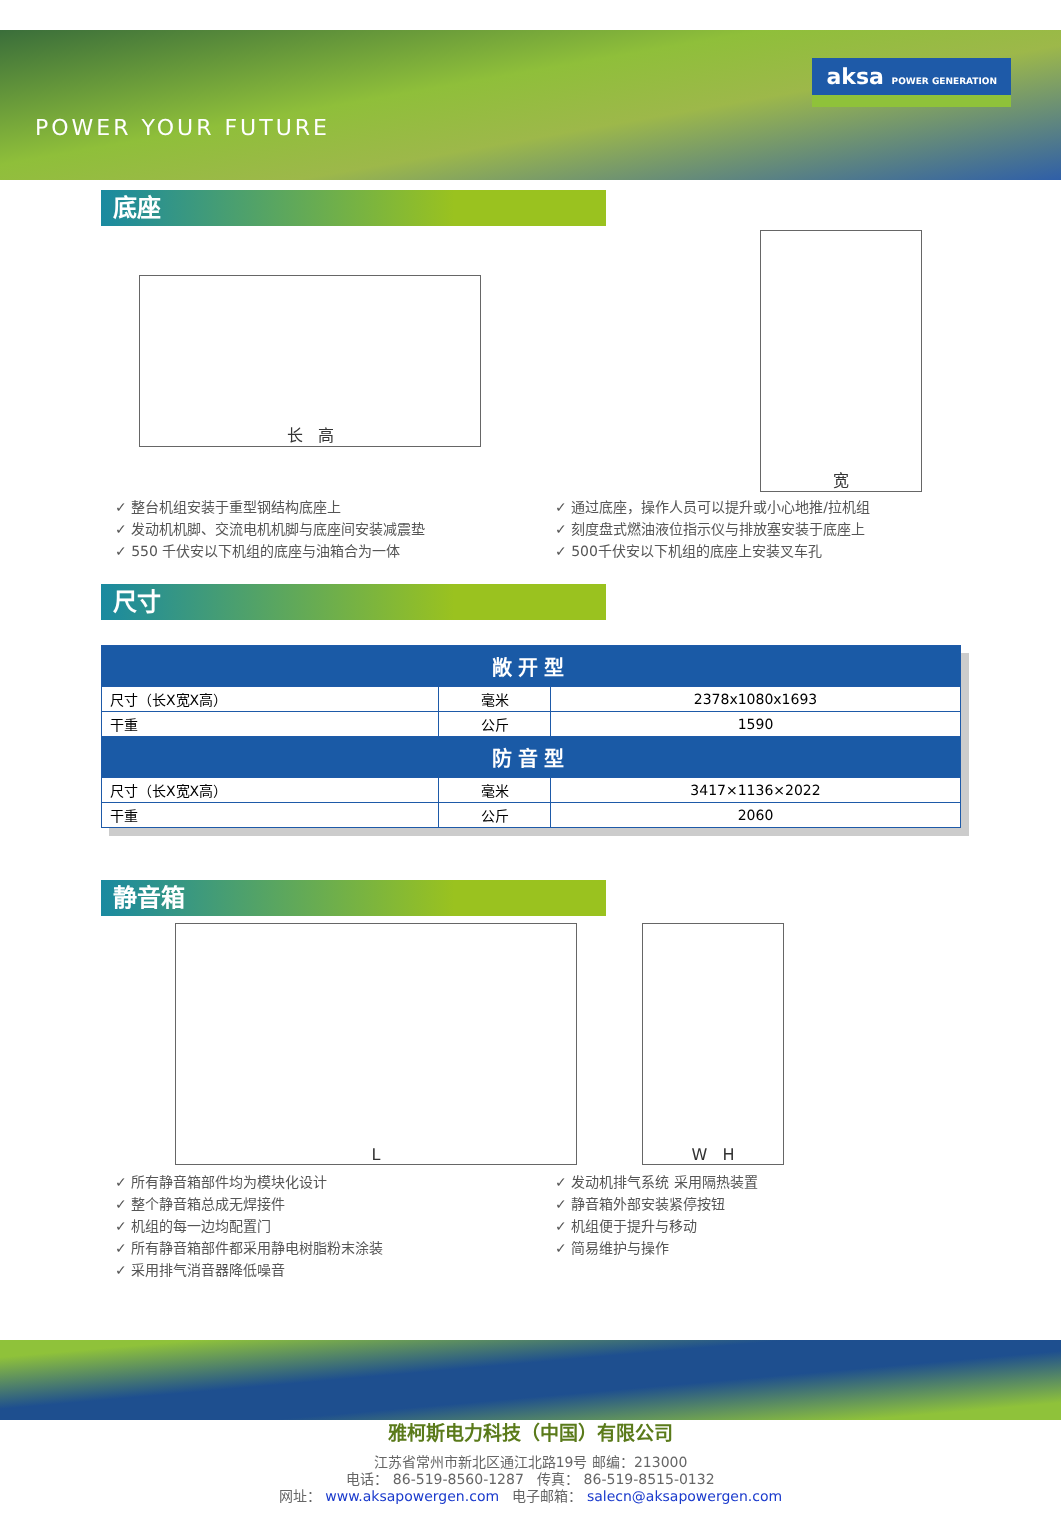POWER YOUR FUTURE
aksa POWER GENERATION
底座
长 高
宽
✓ 整台机组安装于重型钢结构底座上
✓ 发动机机脚、交流电机机脚与底座间安装减震垫
✓ 550 千伏安以下机组的底座与油箱合为一体
✓ 通过底座，操作人员可以提升或小心地推/拉机组
✓ 刻度盘式燃油液位指示仪与排放塞安装于底座上
✓ 500千伏安以下机组的底座上安装叉车孔
尺寸
| 敞开型 | | |
| --- | --- | --- |
| 尺寸（长X宽X高） | 毫米 | 2378x1080x1693 |
| 干重 | 公斤 | 1590 |
| 防音型 | | |
| 尺寸（长X宽X高） | 毫米 | 3417×1136×2022 |
| 干重 | 公斤 | 2060 |
静音箱
L W H
✓ 所有静音箱部件均为模块化设计
✓ 整个静音箱总成无焊接件
✓ 机组的每一边均配置门
✓ 所有静音箱部件都采用静电树脂粉末涂装
✓ 采用排气消音器降低噪音
✓ 发动机排气系统 采用隔热装置
✓ 静音箱外部安装紧停按钮
✓ 机组便于提升与移动
✓ 简易维护与操作
雅柯斯电力科技（中国）有限公司
江苏省常州市新北区通江北路19号 邮编：213000
电话： 86-519-8560-1287 传真： 86-519-8515-0132
网址： www.aksapowergen.com 电子邮箱： salecn@aksapowergen.com